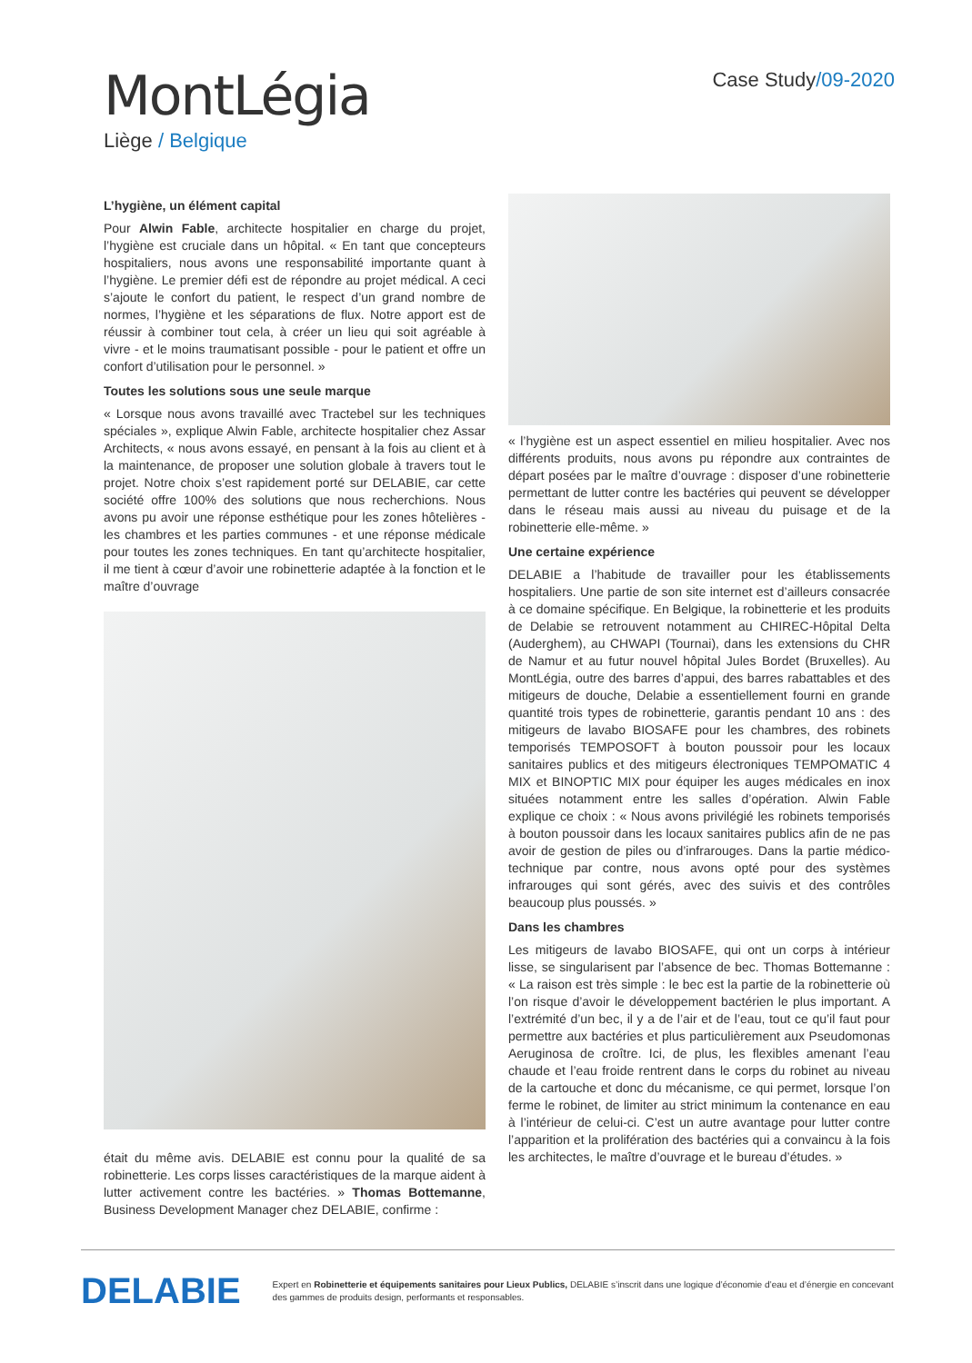MontLégia
Liège / Belgique
Case Study/09-2020
L’hygiène, un élément capital
Pour Alwin Fable, architecte hospitalier en charge du projet, l’hygiène est cruciale dans un hôpital. « En tant que concepteurs hospitaliers, nous avons une responsabilité importante quant à l’hygiène. Le premier défi est de répondre au projet médical. A ceci s’ajoute le confort du patient, le respect d’un grand nombre de normes, l’hygiène et les séparations de flux. Notre apport est de réussir à combiner tout cela, à créer un lieu qui soit agréable à vivre - et le moins traumatisant possible - pour le patient et offre un confort d’utilisation pour le personnel. »
Toutes les solutions sous une seule marque
« Lorsque nous avons travaillé avec Tractebel sur les techniques spéciales », explique Alwin Fable, architecte hospitalier chez Assar Architects, « nous avons essayé, en pensant à la fois au client et à la maintenance, de proposer une solution globale à travers tout le projet. Notre choix s’est rapidement porté sur DELABIE, car cette société offre 100% des solutions que nous recherchions. Nous avons pu avoir une réponse esthétique pour les zones hôtelières - les chambres et les parties communes - et une réponse médicale pour toutes les zones techniques. En tant qu’architecte hospitalier, il me tient à cœur d’avoir une robinetterie adaptée à la fonction et le maître d’ouvrage
était du même avis. DELABIE est connu pour la qualité de sa robinetterie. Les corps lisses caractéristiques de la marque aident à lutter activement contre les bactéries. » Thomas Bottemanne, Business Development Manager chez DELABIE, confirme :
« l’hygiène est un aspect essentiel en milieu hospitalier. Avec nos différents produits, nous avons pu répondre aux contraintes de départ posées par le maître d’ouvrage : disposer d’une robinetterie permettant de lutter contre les bactéries qui peuvent se développer dans le réseau mais aussi au niveau du puisage et de la robinetterie elle-même. »
Une certaine expérience
DELABIE a l’habitude de travailler pour les établissements hospitaliers. Une partie de son site internet est d’ailleurs consacrée à ce domaine spécifique. En Belgique, la robinetterie et les produits de Delabie se retrouvent notamment au CHIREC-Hôpital Delta (Auderghem), au CHWAPI (Tournai), dans les extensions du CHR de Namur et au futur nouvel hôpital Jules Bordet (Bruxelles). Au MontLégia, outre des barres d’appui, des barres rabattables et des mitigeurs de douche, Delabie a essentiellement fourni en grande quantité trois types de robinetterie, garantis pendant 10 ans : des mitigeurs de lavabo BIOSAFE pour les chambres, des robinets temporisés TEMPOSOFT à bouton poussoir pour les locaux sanitaires publics et des mitigeurs électroniques TEMPOMATIC 4 MIX et BINOPTIC MIX pour équiper les auges médicales en inox situées notamment entre les salles d’opération. Alwin Fable explique ce choix : « Nous avons privilégié les robinets temporisés à bouton poussoir dans les locaux sanitaires publics afin de ne pas avoir de gestion de piles ou d’infrarouges. Dans la partie médico-technique par contre, nous avons opté pour des systèmes infrarouges qui sont gérés, avec des suivis et des contrôles beaucoup plus poussés. »
Dans les chambres
Les mitigeurs de lavabo BIOSAFE, qui ont un corps à intérieur lisse, se singularisent par l’absence de bec. Thomas Bottemanne : « La raison est très simple : le bec est la partie de la robinetterie où l’on risque d’avoir le développement bactérien le plus important. A l’extrémité d’un bec, il y a de l’air et de l’eau, tout ce qu’il faut pour permettre aux bactéries et plus particulièrement aux Pseudomonas Aeruginosa de croître. Ici, de plus, les flexibles amenant l’eau chaude et l’eau froide rentrent dans le corps du robinet au niveau de la cartouche et donc du mécanisme, ce qui permet, lorsque l’on ferme le robinet, de limiter au strict minimum la contenance en eau à l’intérieur de celui-ci. C’est un autre avantage pour lutter contre l’apparition et la prolifération des bactéries qui a convaincu à la fois les architectes, le maître d’ouvrage et le bureau d’études. »
DELABIE
Expert en Robinetterie et équipements sanitaires pour Lieux Publics, DELABIE s’inscrit dans une logique d’économie d’eau et d’énergie en concevant des gammes de produits design, performants et responsables.